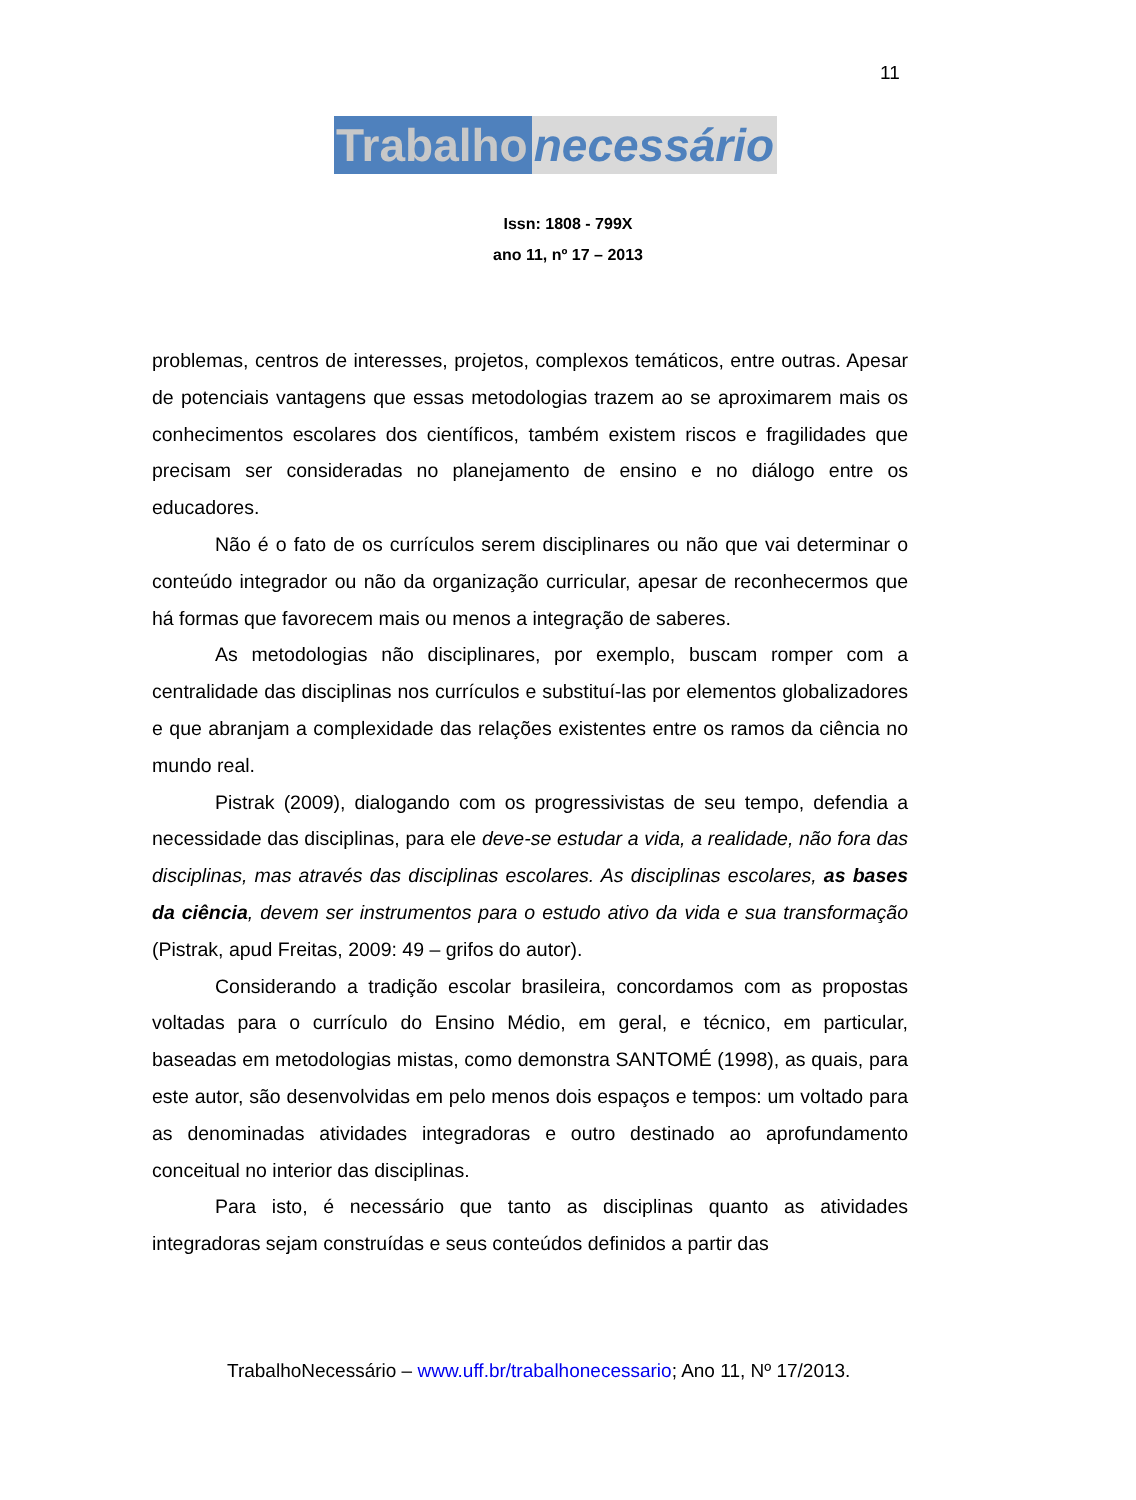11
Trabalho necessário
Issn: 1808 - 799X
ano 11, nº 17 – 2013
problemas, centros de interesses, projetos, complexos temáticos, entre outras. Apesar de potenciais vantagens que essas metodologias trazem ao se aproximarem mais os conhecimentos escolares dos científicos, também existem riscos e fragilidades que precisam ser consideradas no planejamento de ensino e no diálogo entre os educadores.
Não é o fato de os currículos serem disciplinares ou não que vai determinar o conteúdo integrador ou não da organização curricular, apesar de reconhecermos que há formas que favorecem mais ou menos a integração de saberes.
As metodologias não disciplinares, por exemplo, buscam romper com a centralidade das disciplinas nos currículos e substituí-las por elementos globalizadores e que abranjam a complexidade das relações existentes entre os ramos da ciência no mundo real.
Pistrak (2009), dialogando com os progressivistas de seu tempo, defendia a necessidade das disciplinas, para ele deve-se estudar a vida, a realidade, não fora das disciplinas, mas através das disciplinas escolares. As disciplinas escolares, as bases da ciência, devem ser instrumentos para o estudo ativo da vida e sua transformação (Pistrak, apud Freitas, 2009: 49 – grifos do autor).
Considerando a tradição escolar brasileira, concordamos com as propostas voltadas para o currículo do Ensino Médio, em geral, e técnico, em particular, baseadas em metodologias mistas, como demonstra SANTOMÉ (1998), as quais, para este autor, são desenvolvidas em pelo menos dois espaços e tempos: um voltado para as denominadas atividades integradoras e outro destinado ao aprofundamento conceitual no interior das disciplinas.
Para isto, é necessário que tanto as disciplinas quanto as atividades integradoras sejam construídas e seus conteúdos definidos a partir das
TrabalhoNecessário – www.uff.br/trabalhonecessario; Ano 11, Nº 17/2013.